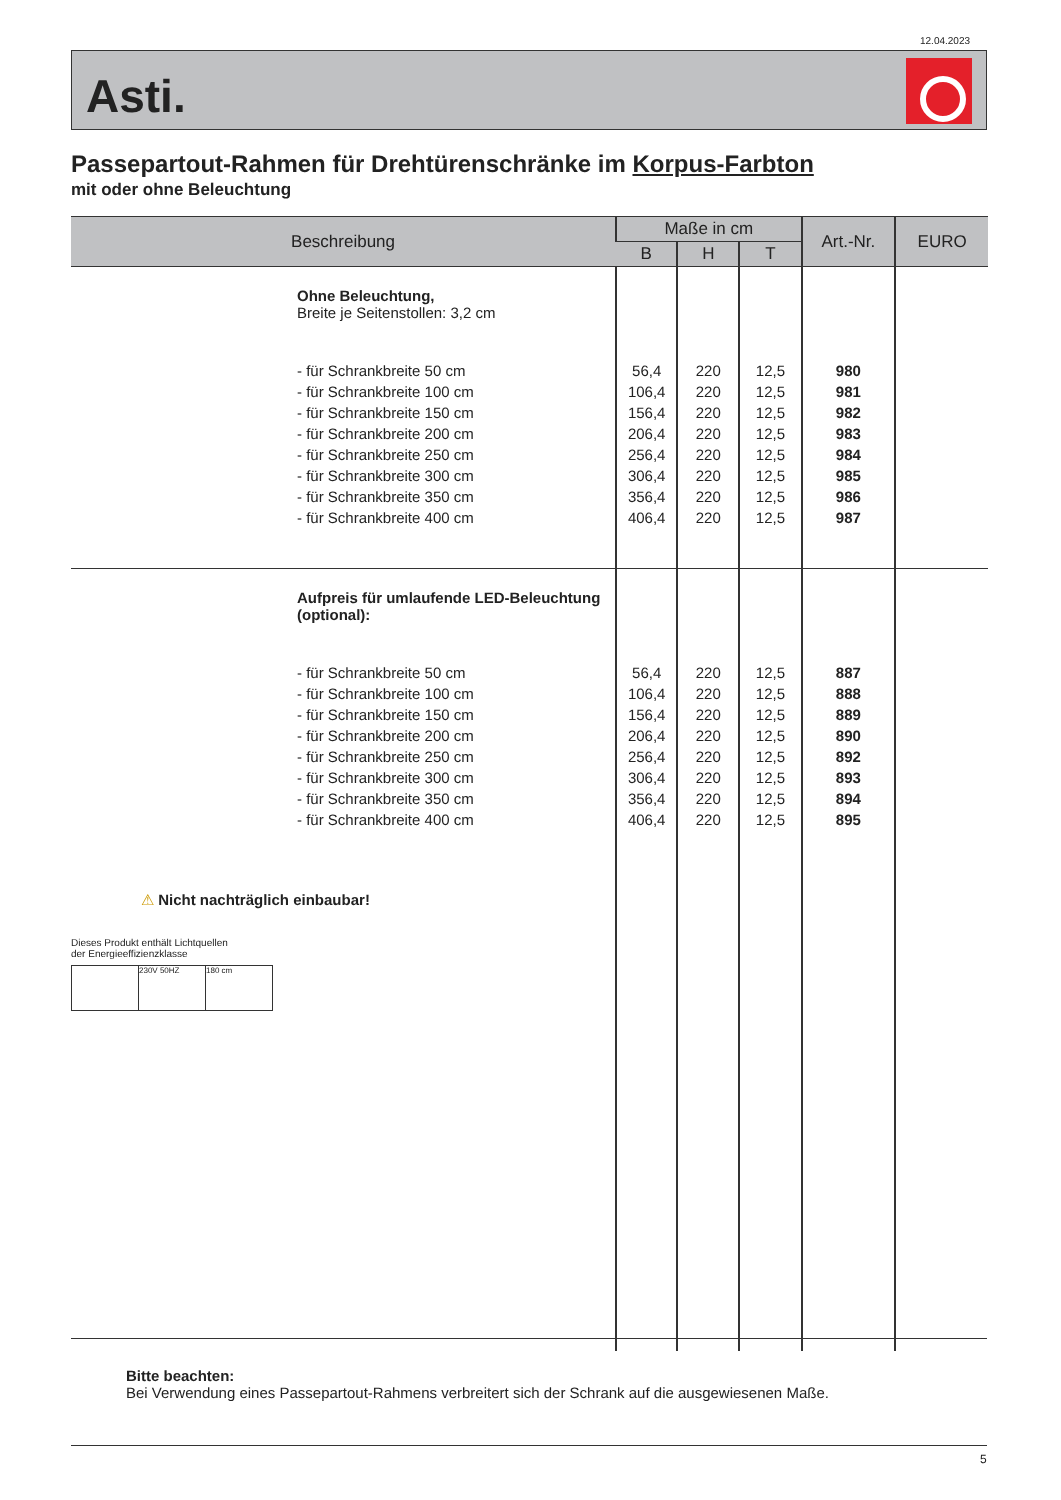12.04.2023
Asti.
Passepartout-Rahmen für Drehtürenschränke im Korpus-Farbton
mit oder ohne Beleuchtung
| Beschreibung | Maße in cm | | | Art.-Nr. | EURO |
| --- | --- | --- | --- | --- | --- |
| | B | H | T | | |
| Ohne Beleuchtung, Breite je Seitenstollen: 3,2 cm | | | | | |
| - für Schrankbreite 50 cm | 56,4 | 220 | 12,5 | 980 | |
| - für Schrankbreite 100 cm | 106,4 | 220 | 12,5 | 981 | |
| - für Schrankbreite 150 cm | 156,4 | 220 | 12,5 | 982 | |
| - für Schrankbreite 200 cm | 206,4 | 220 | 12,5 | 983 | |
| - für Schrankbreite 250 cm | 256,4 | 220 | 12,5 | 984 | |
| - für Schrankbreite 300 cm | 306,4 | 220 | 12,5 | 985 | |
| - für Schrankbreite 350 cm | 356,4 | 220 | 12,5 | 986 | |
| - für Schrankbreite 400 cm | 406,4 | 220 | 12,5 | 987 | |
| Aufpreis für umlaufende LED-Beleuchtung (optional): | | | | | |
| - für Schrankbreite 50 cm | 56,4 | 220 | 12,5 | 887 | |
| - für Schrankbreite 100 cm | 106,4 | 220 | 12,5 | 888 | |
| - für Schrankbreite 150 cm | 156,4 | 220 | 12,5 | 889 | |
| - für Schrankbreite 200 cm | 206,4 | 220 | 12,5 | 890 | |
| - für Schrankbreite 250 cm | 256,4 | 220 | 12,5 | 892 | |
| - für Schrankbreite 300 cm | 306,4 | 220 | 12,5 | 893 | |
| - für Schrankbreite 350 cm | 356,4 | 220 | 12,5 | 894 | |
| - für Schrankbreite 400 cm | 406,4 | 220 | 12,5 | 895 | |
| ⚠ Nicht nachträglich einbaubar! Dieses Produkt enthält Lichtquellen der Energieeffizienzklasse 230V 50HZ 180 cm | | | | | |
Bitte beachten:
Bei Verwendung eines Passepartout-Rahmens verbreitert sich der Schrank auf die ausgewiesenen Maße.
5